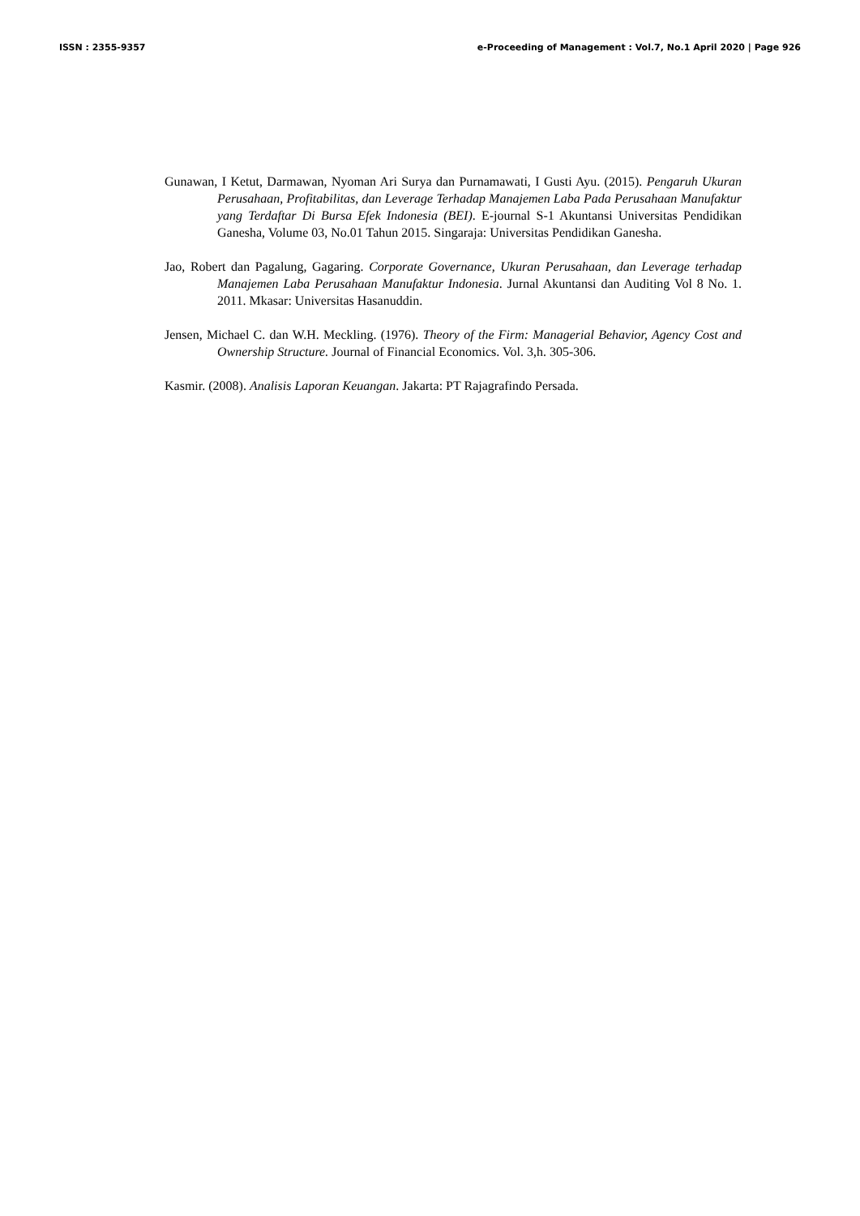ISSN : 2355-9357 e-Proceeding of Management : Vol.7, No.1 April 2020 | Page 926
Gunawan, I Ketut, Darmawan, Nyoman Ari Surya dan Purnamawati, I Gusti Ayu. (2015). Pengaruh Ukuran Perusahaan, Profitabilitas, dan Leverage Terhadap Manajemen Laba Pada Perusahaan Manufaktur yang Terdaftar Di Bursa Efek Indonesia (BEI). E-journal S-1 Akuntansi Universitas Pendidikan Ganesha, Volume 03, No.01 Tahun 2015. Singaraja: Universitas Pendidikan Ganesha.
Jao, Robert dan Pagalung, Gagaring. Corporate Governance, Ukuran Perusahaan, dan Leverage terhadap Manajemen Laba Perusahaan Manufaktur Indonesia. Jurnal Akuntansi dan Auditing Vol 8 No. 1. 2011. Mkasar: Universitas Hasanuddin.
Jensen, Michael C. dan W.H. Meckling. (1976). Theory of the Firm: Managerial Behavior, Agency Cost and Ownership Structure. Journal of Financial Economics. Vol. 3,h. 305-306.
Kasmir. (2008). Analisis Laporan Keuangan. Jakarta: PT Rajagrafindo Persada.